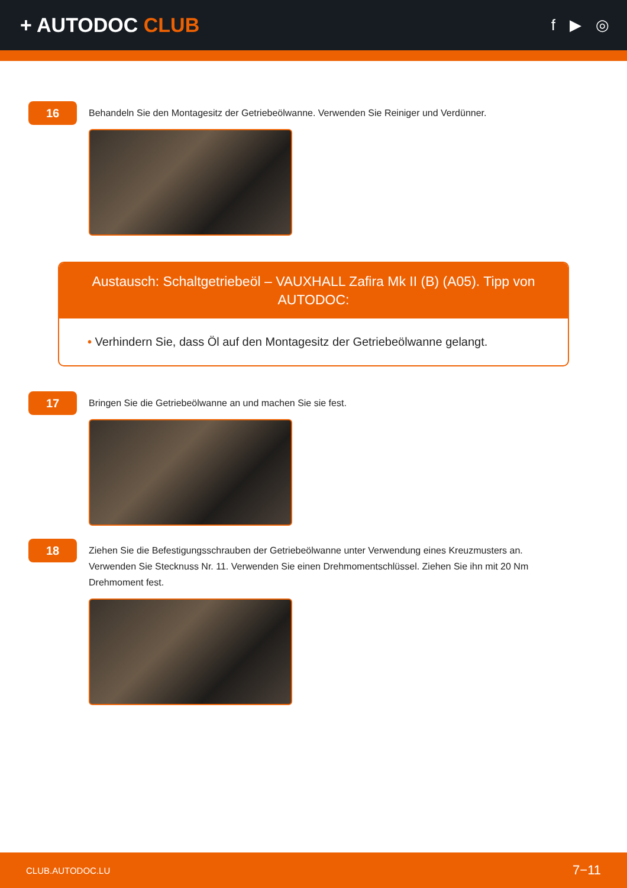+ AUTODOC CLUB
f ▶ ◎
16
Behandeln Sie den Montagesitz der Getriebeölwanne. Verwenden Sie Reiniger und Verdünner.
Austausch: Schaltgetriebeöl – VAUXHALL Zafira Mk II (B) (A05). Tipp von AUTODOC:
• Verhindern Sie, dass Öl auf den Montagesitz der Getriebeölwanne gelangt.
17
Bringen Sie die Getriebeölwanne an und machen Sie sie fest.
18
Ziehen Sie die Befestigungsschrauben der Getriebeölwanne unter Verwendung eines Kreuzmusters an. Verwenden Sie Stecknuss Nr. 11. Verwenden Sie einen Drehmomentschlüssel. Ziehen Sie ihn mit 20 Nm Drehmoment fest.
CLUB.AUTODOC.LU 7−11